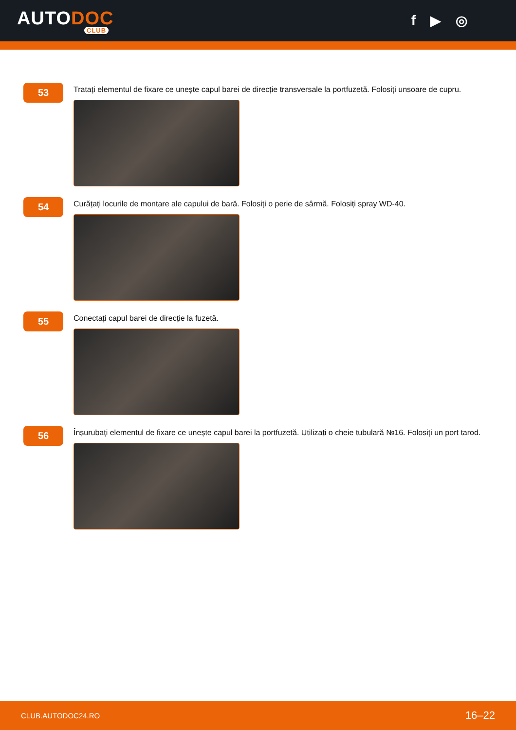AUTODOC
CLUB
f ▶ ◎
53
Tratați elementul de fixare ce unește capul barei de direcție transversale la portfuzetă. Folosiți unsoare de cupru.
54
Curățați locurile de montare ale capului de bară. Folosiți o perie de sârmă. Folosiți spray WD-40.
55
Conectați capul barei de direcție la fuzetă.
56
Înșurubați elementul de fixare ce unește capul barei la portfuzetă. Utilizați o cheie tubulară №16. Folosiți un port tarod.
CLUB.AUTODOC24.RO 16–22